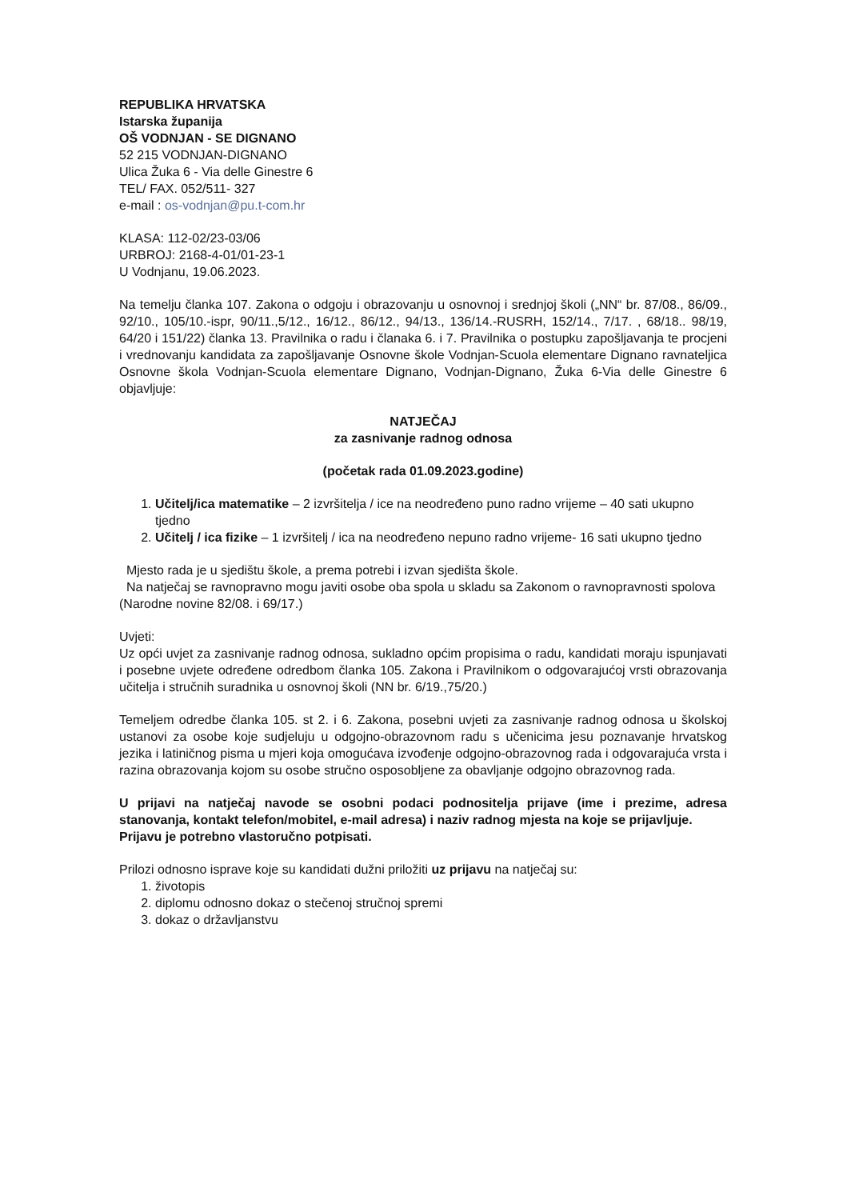REPUBLIKA HRVATSKA
Istarska županija
OŠ VODNJAN - SE DIGNANO
52 215 VODNJAN-DIGNANO
Ulica Žuka 6 - Via delle Ginestre 6
TEL/ FAX. 052/511- 327
e-mail : os-vodnjan@pu.t-com.hr
KLASA: 112-02/23-03/06
URBROJ: 2168-4-01/01-23-1
U Vodnjanu, 19.06.2023.
Na temelju članka 107. Zakona o odgoju i obrazovanju u osnovnoj i srednjoj školi („NN“ br. 87/08., 86/09., 92/10., 105/10.-ispr, 90/11.,5/12., 16/12., 86/12., 94/13., 136/14.-RUSRH, 152/14., 7/17. , 68/18.. 98/19, 64/20 i 151/22) članka 13. Pravilnika o radu i članaka 6. i 7. Pravilnika o postupku zapošljavanja te procjeni i vrednovanju kandidata za zapošljavanje Osnovne škole Vodnjan-Scuola elementare Dignano ravnateljica Osnovne škola Vodnjan-Scuola elementare Dignano, Vodnjan-Dignano, Žuka 6-Via delle Ginestre 6 objavljuje:
NATJEČAJ
za zasnivanje radnog odnosa
(početak rada 01.09.2023.godine)
1. Učitelj/ica matematike – 2 izvršitelja / ice na neodređeno puno radno vrijeme – 40 sati ukupno tjedno
2. Učitelj / ica fizike – 1 izvršitelj / ica na neodređeno nepuno radno vrijeme- 16 sati ukupno tjedno
Mjesto rada je u sjedištu škole, a prema potrebi i izvan sjedišta škole.
Na natječaj se ravnopravno mogu javiti osobe oba spola u skladu sa Zakonom o ravnopravnosti spolova (Narodne novine 82/08. i 69/17.)
Uvjeti:
Uz opći uvjet za zasnivanje radnog odnosa, sukladno općim propisima o radu, kandidati moraju ispunjavati i posebne uvjete određene odredbom članka 105. Zakona i Pravilnikom o odgovarajućoj vrsti obrazovanja učitelja i stručnih suradnika u osnovnoj školi (NN br. 6/19.,75/20.)
Temeljem odredbe članka 105. st 2. i 6. Zakona, posebni uvjeti za zasnivanje radnog odnosa u školskoj ustanovi za osobe koje sudjeluju u odgojno-obrazovnom radu s učenicima jesu poznavanje hrvatskog jezika i latiničnog pisma u mjeri koja omogućava izvođenje odgojno-obrazovnog rada i odgovarajuća vrsta i razina obrazovanja kojom su osobe stručno osposobljene za obavljanje odgojno obrazovnog rada.
U prijavi na natječaj navode se osobni podaci podnositelja prijave (ime i prezime, adresa stanovanja, kontakt telefon/mobitel, e-mail adresa) i naziv radnog mjesta na koje se prijavljuje.
Prijavu je potrebno vlastoručno potpisati.
Prilozi odnosno isprave koje su kandidati dužni priložiti uz prijavu na natječaj su:
1. životopis
2. diplomu odnosno dokaz o stečenoj stručnoj spremi
3. dokaz o državljanstvu